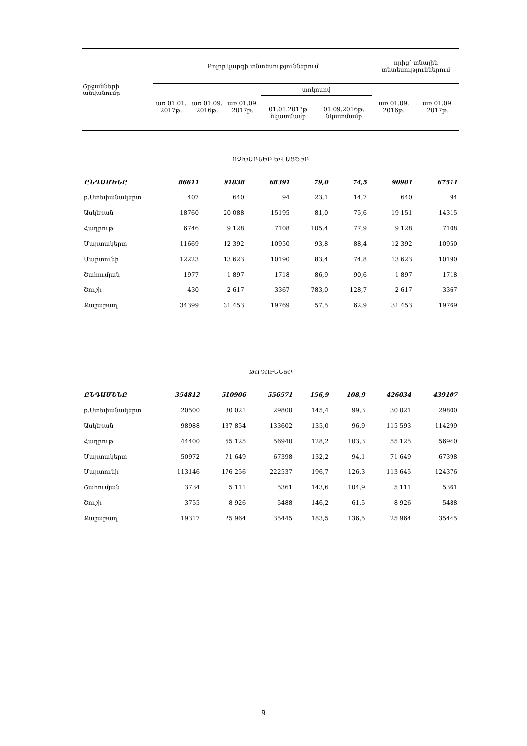| Շրջանների անվանումը | Բոլոր կարգի տնտեսություններում | | | | | որից՝ տնային տնտեսություններում | |
| --- | --- | --- | --- | --- | --- | --- | --- |
| | առ 01.01. 2017թ. | առ 01.09. 2016թ. | առ 01.09. 2017թ. | տոկոսով | | առ 01.09. 2016թ. | առ 01.09. 2017թ. |
| | | | | 01.01.2017թ նկատմամբ | 01.09.2016թ. նկատմամբ | | |
| ՈՉԽԱՐՆԵՐ ԵՎ ԱՅԾԵՐ | | | | | | | |
| ԸՆԴԱՄԵՆԸ | 86611 | 91838 | 68391 | 79,0 | 74,5 | 90901 | 67511 |
| ք.Ստեփանակերտ | 407 | 640 | 94 | 23,1 | 14,7 | 640 | 94 |
| Ասկերան | 18760 | 20 088 | 15195 | 81,0 | 75,6 | 19 151 | 14315 |
| Հադրութ | 6746 | 9 128 | 7108 | 105,4 | 77,9 | 9 128 | 7108 |
| Մարտակերտ | 11669 | 12 392 | 10950 | 93,8 | 88,4 | 12 392 | 10950 |
| Մարտունի | 12223 | 13 623 | 10190 | 83,4 | 74,8 | 13 623 | 10190 |
| Շահումյան | 1977 | 1 897 | 1718 | 86,9 | 90,6 | 1 897 | 1718 |
| Շուշի | 430 | 2 617 | 3367 | 783,0 | 128,7 | 2 617 | 3367 |
| Քաշաթաղ | 34399 | 31 453 | 19769 | 57,5 | 62,9 | 31 453 | 19769 |
| ԹՌՉՈՒՆՆԵՐ | | | | | | | |
| ԸՆԴԱՄԵՆԸ | 354812 | 510906 | 556571 | 156,9 | 108,9 | 426034 | 439107 |
| ք.Ստեփանակերտ | 20500 | 30 021 | 29800 | 145,4 | 99,3 | 30 021 | 29800 |
| Ասկերան | 98988 | 137 854 | 133602 | 135,0 | 96,9 | 115 593 | 114299 |
| Հադրութ | 44400 | 55 125 | 56940 | 128,2 | 103,3 | 55 125 | 56940 |
| Մարտակերտ | 50972 | 71 649 | 67398 | 132,2 | 94,1 | 71 649 | 67398 |
| Մարտունի | 113146 | 176 256 | 222537 | 196,7 | 126,3 | 113 645 | 124376 |
| Շահումյան | 3734 | 5 111 | 5361 | 143,6 | 104,9 | 5 111 | 5361 |
| Շուշի | 3755 | 8 926 | 5488 | 146,2 | 61,5 | 8 926 | 5488 |
| Քաշաթաղ | 19317 | 25 964 | 35445 | 183,5 | 136,5 | 25 964 | 35445 |
9